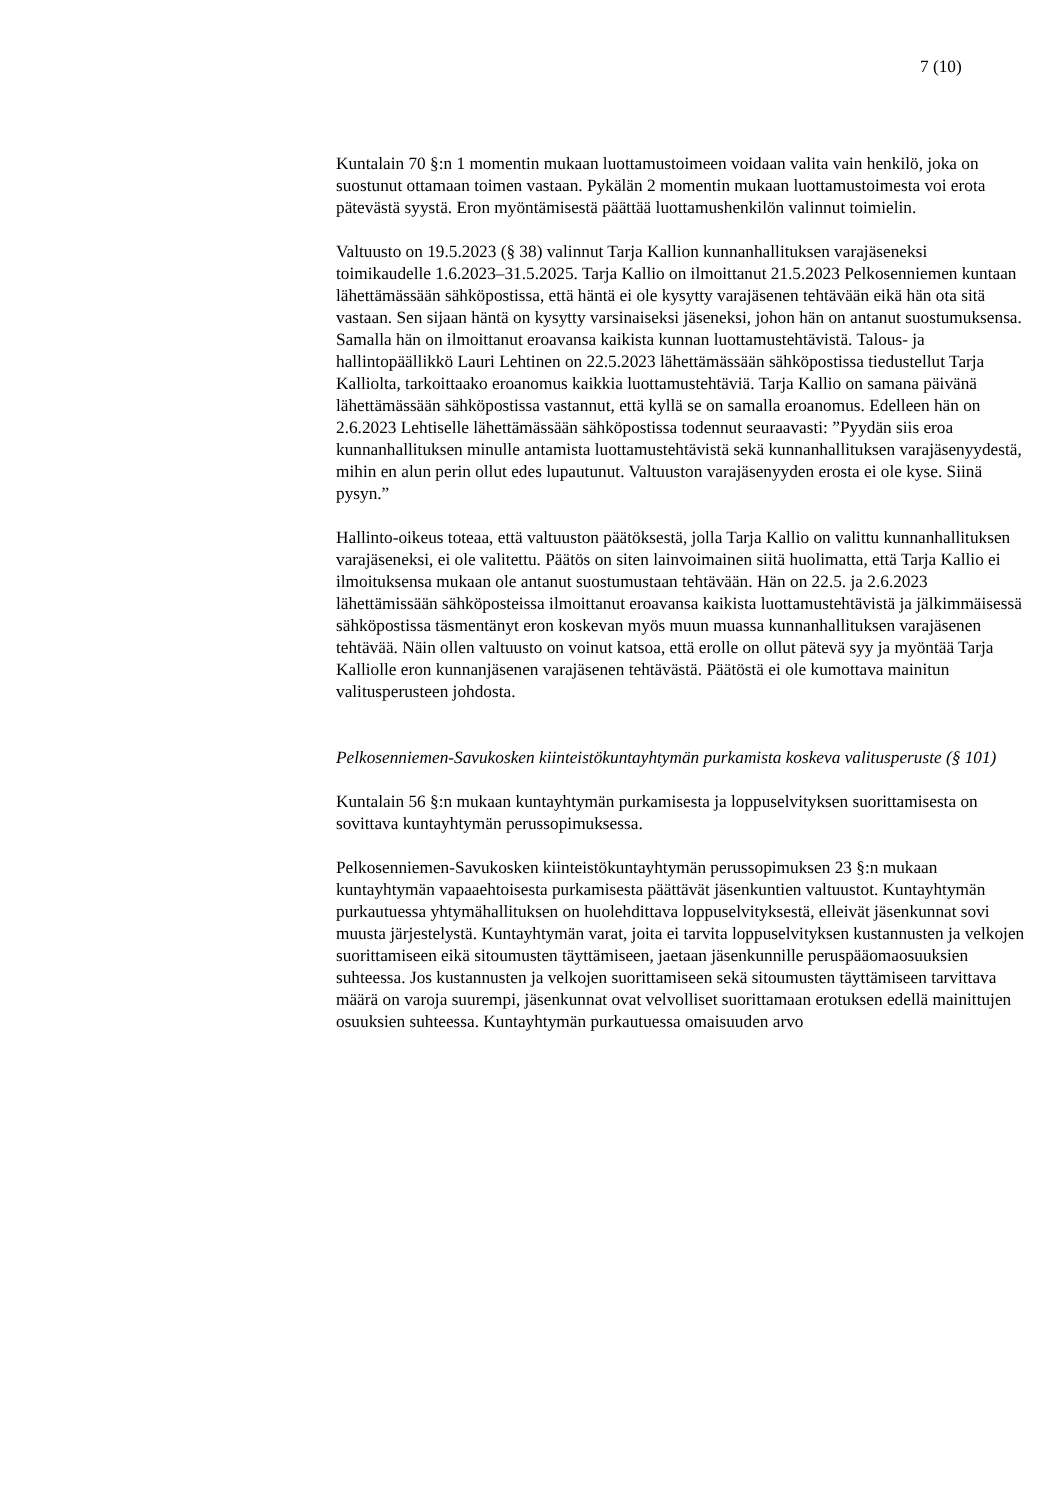7 (10)
Kuntalain 70 §:n 1 momentin mukaan luottamustoimeen voidaan valita vain henkilö, joka on suostunut ottamaan toimen vastaan. Pykälän 2 momentin mukaan luottamustoimesta voi erota pätevästä syystä. Eron myöntämisestä päättää luottamushenkilön valinnut toimielin.
Valtuusto on 19.5.2023 (§ 38) valinnut Tarja Kallion kunnanhallituksen varajäseneksi toimikaudelle 1.6.2023–31.5.2025. Tarja Kallio on ilmoittanut 21.5.2023 Pelkosenniemen kuntaan lähettämässään sähköpostissa, että häntä ei ole kysytty varajäsenen tehtävään eikä hän ota sitä vastaan. Sen sijaan häntä on kysytty varsinaiseksi jäseneksi, johon hän on antanut suostumuksensa. Samalla hän on ilmoittanut eroavansa kaikista kunnan luottamustehtävistä. Talous- ja hallintopäällikkö Lauri Lehtinen on 22.5.2023 lähettämässään sähköpostissa tiedustellut Tarja Kalliolta, tarkoittaako eroanomus kaikkia luottamustehtäviä. Tarja Kallio on samana päivänä lähettämässään sähköpostissa vastannut, että kyllä se on samalla eroanomus. Edelleen hän on 2.6.2023 Lehtiselle lähettämässään sähköpostissa todennut seuraavasti: ”Pyydän siis eroa kunnanhallituksen minulle antamista luottamustehtävistä sekä kunnanhallituksen varajäsenyydestä, mihin en alun perin ollut edes lupautunut. Valtuuston varajäsenyyden erosta ei ole kyse. Siinä pysyn.”
Hallinto-oikeus toteaa, että valtuuston päätöksestä, jolla Tarja Kallio on valittu kunnanhallituksen varajäseneksi, ei ole valitettu. Päätös on siten lainvoimainen siitä huolimatta, että Tarja Kallio ei ilmoituksensa mukaan ole antanut suostumustaan tehtävään. Hän on 22.5. ja 2.6.2023 lähettämissään sähköposteissa ilmoittanut eroavansa kaikista luottamustehtävistä ja jälkimmäisessä sähköpostissa täsmentänyt eron koskevan myös muun muassa kunnanhallituksen varajäsenen tehtävää. Näin ollen valtuusto on voinut katsoa, että erolle on ollut pätevä syy ja myöntää Tarja Kalliolle eron kunnanjäsenen varajäsenen tehtävästä. Päätöstä ei ole kumottava mainitun valitusperusteen johdosta.
Pelkosenniemen-Savukosken kiinteistökuntayhtymän purkamista koskeva valitusperuste (§ 101)
Kuntalain 56 §:n mukaan kuntayhtymän purkamisesta ja loppuselvityksen suorittamisesta on sovittava kuntayhtymän perussopimuksessa.
Pelkosenniemen-Savukosken kiinteistökuntayhtymän perussopimuksen 23 §:n mukaan kuntayhtymän vapaaehtoisesta purkamisesta päättävät jäsenkuntien valtuustot. Kuntayhtymän purkautuessa yhtymähallituksen on huolehdittava loppuselvityksestä, elleivät jäsenkunnat sovi muusta järjestelystä. Kuntayhtymän varat, joita ei tarvita loppuselvityksen kustannusten ja velkojen suorittamiseen eikä sitoumusten täyttämiseen, jaetaan jäsenkunnille peruspääomaosuuksien suhteessa. Jos kustannusten ja velkojen suorittamiseen sekä sitoumusten täyttämiseen tarvittava määrä on varoja suurempi, jäsenkunnat ovat velvolliset suorittamaan erotuksen edellä mainittujen osuuksien suhteessa. Kuntayhtymän purkautuessa omaisuuden arvo